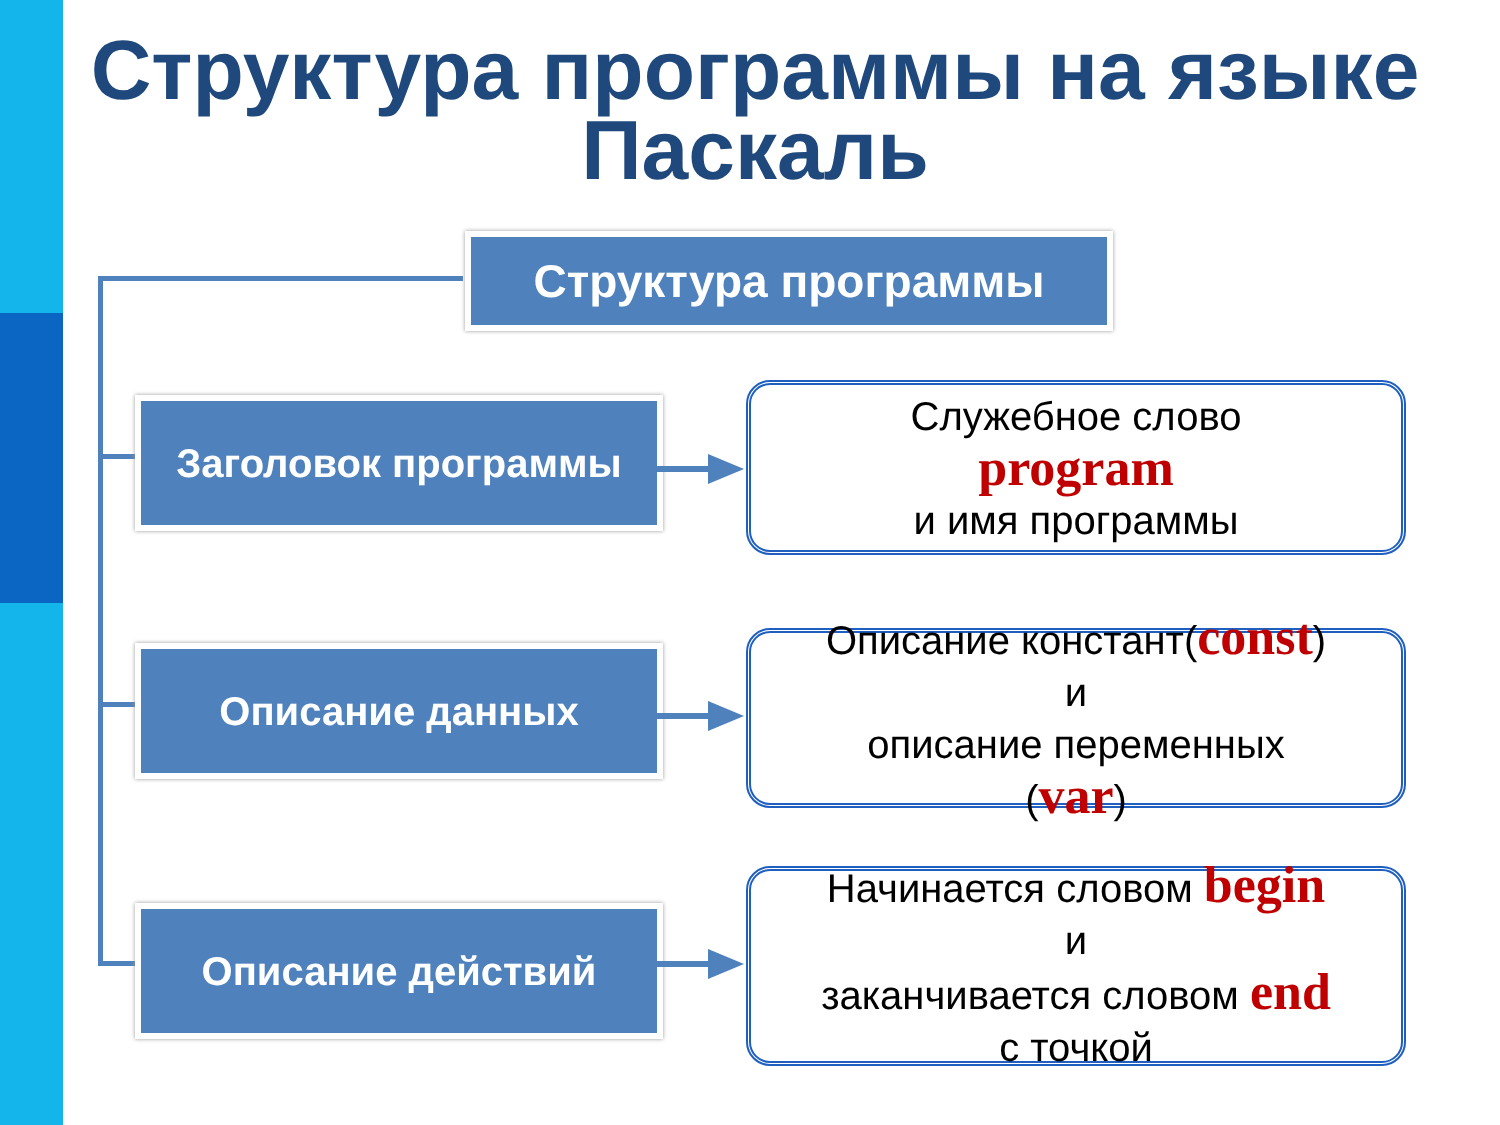Структура программы на языке Паскаль
Структура программы
Заголовок программы
Описание данных
Описание действий
Служебное слово
program
и имя программы
Описание констант(const)
и
описание переменных
(var)
Начинается словом begin
и
заканчивается словом end
с точкой